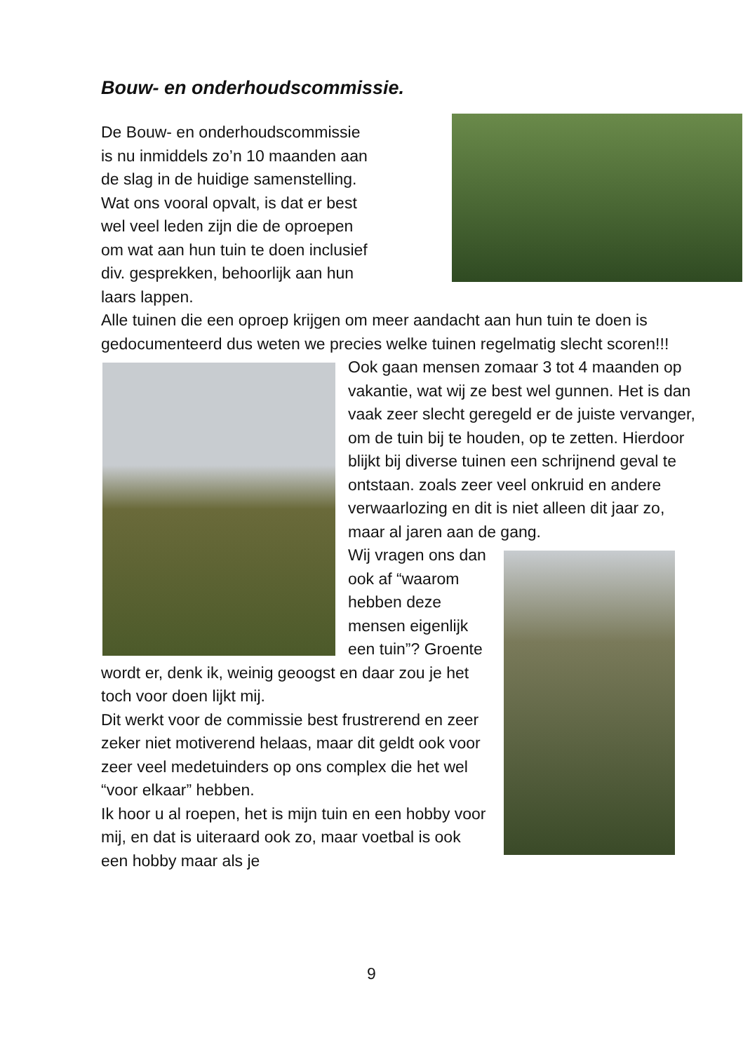Bouw- en onderhoudscommissie.
De Bouw- en onderhoudscommissie
is nu inmiddels zo’n 10 maanden aan
de slag in de huidige samenstelling.
Wat ons vooral opvalt, is dat er best
wel veel leden zijn die de oproepen
om wat aan hun tuin te doen inclusief
div. gesprekken, behoorlijk aan hun
laars lappen.
Alle tuinen die een oproep krijgen om meer aandacht aan hun tuin te doen is gedocumenteerd dus weten we precies welke tuinen regelmatig slecht scoren!!!
Ook gaan mensen zomaar 3 tot 4 maanden op vakantie, wat wij ze best wel gunnen. Het is dan vaak zeer slecht geregeld er de juiste vervanger, om de tuin bij te houden, op te zetten. Hierdoor blijkt bij diverse tuinen een schrijnend geval te ontstaan. zoals zeer veel onkruid en andere verwaarlozing en dit is niet alleen dit jaar zo, maar al jaren aan de gang.
Wij vragen ons dan ook af “waarom hebben deze mensen eigenlijk een tuin”? Groente wordt er, denk ik, weinig geoogst en daar zou je het toch voor doen lijkt mij.
Dit werkt voor de commissie best frustrerend en zeer zeker niet motiverend helaas, maar dit geldt ook voor zeer veel medetuinders op ons complex die het wel “voor elkaar” hebben.
Ik hoor u al roepen, het is mijn tuin en een hobby voor mij, en dat is uiteraard ook zo, maar voetbal is ook een hobby maar als je
9